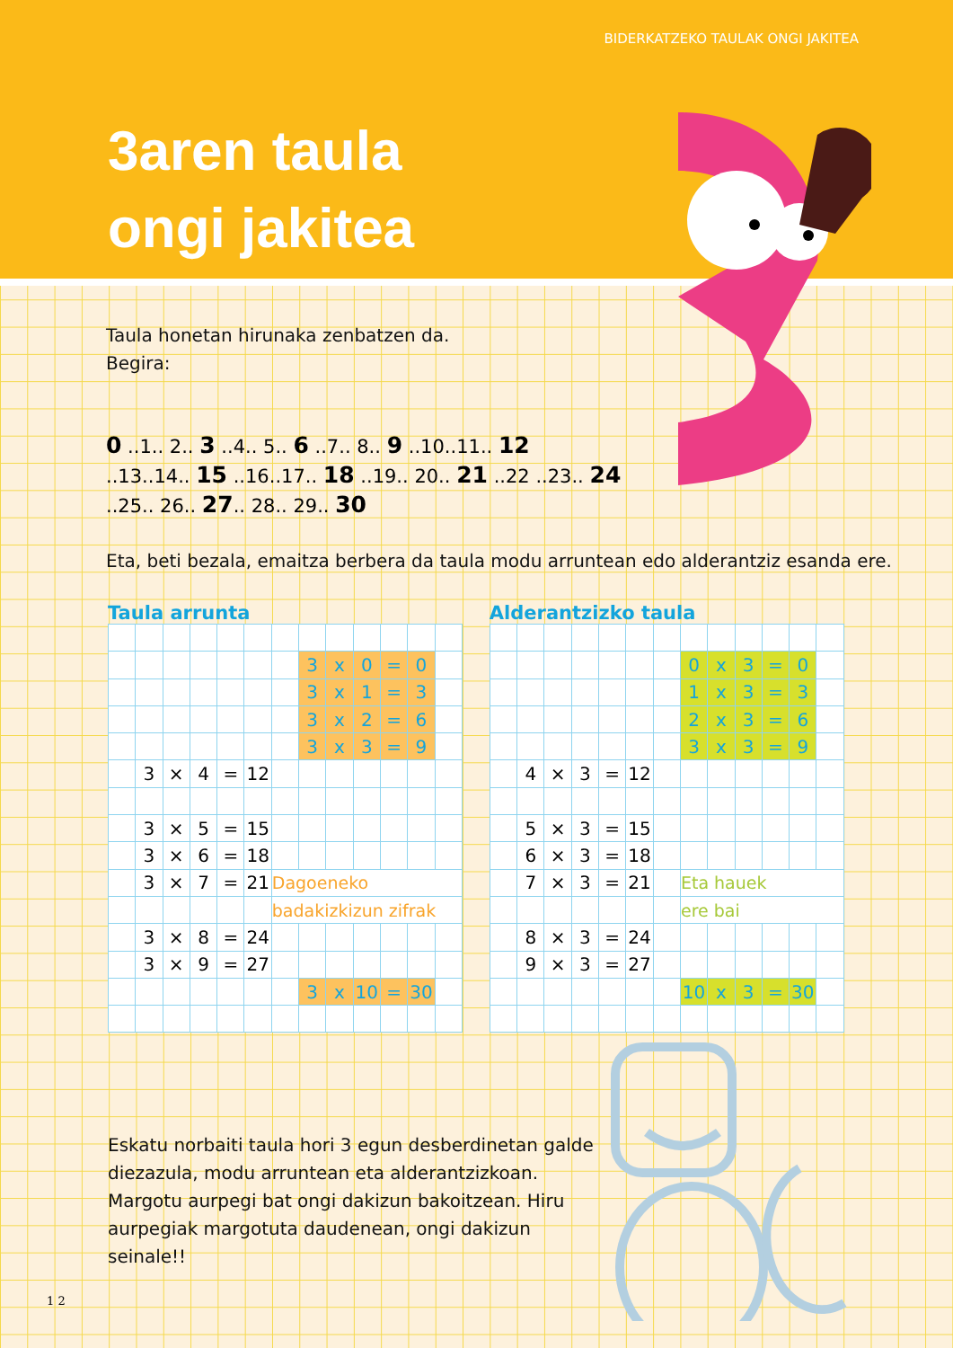BIDERKATZEKO TAULAK ONGI JAKITEA
3aren taula
ongi jakitea
Taula honetan hirunaka zenbatzen da.
Begira:
0 ..1.. 2.. 3 ..4.. 5.. 6 ..7.. 8.. 9 ..10..11.. 12
..13..14.. 15 ..16..17.. 18 ..19.. 20.. 21 ..22 ..23.. 24
..25.. 26.. 27.. 28.. 29.. 30
Eta, beti bezala, emaitza berbera da taula modu arruntean edo alderantziz esanda ere.
Taula arrunta
| | | | | | | | 3 | x | 0 | = | 0 | |
| | | | | | | | 3 | x | 1 | = | 3 | |
| | | | | | | | 3 | x | 2 | = | 6 | |
| | | | | | | | 3 | x | 3 | = | 9 | |
| | 3 | × | 4 | = | 12 | | | | | | | |
| | 3 | × | 5 | = | 15 | | | | | | | |
| | 3 | × | 6 | = | 18 | | | | | | | |
| | 3 | × | 7 | = | 21 | Dagoeneko | | | | | | |
| | | | | | | badakizkizun zifrak | | | | | | |
| | 3 | × | 8 | = | 24 | | | | | | | |
| | 3 | × | 9 | = | 27 | | | | | | | |
| | | | | | | | 3 | x | 10 | = | 30 | |
Alderantzizko taula
| | | | | | | | 0 | x | 3 | = | 0 | |
| | | | | | | | 1 | x | 3 | = | 3 | |
| | | | | | | | 2 | x | 3 | = | 6 | |
| | | | | | | | 3 | x | 3 | = | 9 | |
| | 4 | × | 3 | = | 12 | | | | | | | |
| | 5 | × | 3 | = | 15 | | | | | | | |
| | 6 | × | 3 | = | 18 | | | | | | | |
| | 7 | × | 3 | = | 21 | | Eta hauek | | | | | |
| | | | | | | | ere bai | | | | | |
| | 8 | × | 3 | = | 24 | | | | | | | |
| | 9 | × | 3 | = | 27 | | | | | | | |
| | | | | | | | 10 | x | 3 | = | 30 | |
Eskatu norbaiti taula hori 3 egun desberdinetan galde diezazula, modu arruntean eta alderantzizkoan. Margotu aurpegi bat ongi dakizun bakoitzean. Hiru aurpegiak margotuta daudenean, ongi dakizun seinale!!
1 2